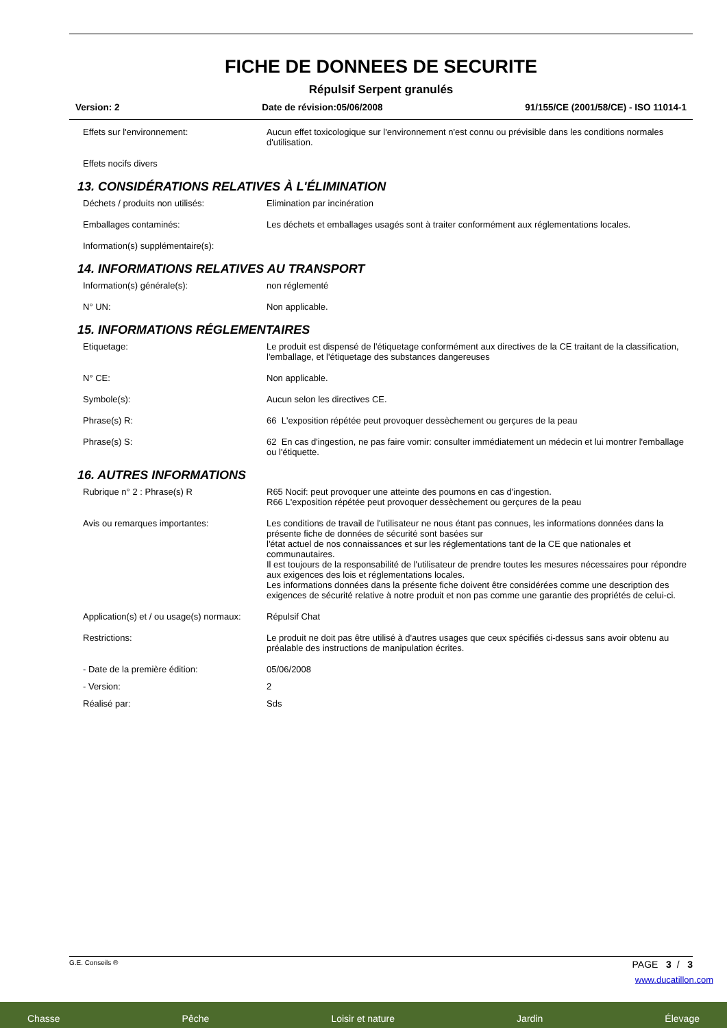FICHE DE DONNEES DE SECURITE
Répulsif Serpent granulés
Version: 2 Date de révision:05/06/2008 91/155/CE (2001/58/CE) - ISO 11014-1
Effets sur l'environnement: Aucun effet toxicologique sur l'environnement n'est connu ou prévisible dans les conditions normales d'utilisation.
Effets nocifs divers
13. CONSIDÉRATIONS RELATIVES À L'ÉLIMINATION
Déchets / produits non utilisés: Elimination par incinération
Emballages contaminés: Les déchets et emballages usagés sont à traiter conformément aux réglementations locales.
Information(s) supplémentaire(s):
14. INFORMATIONS RELATIVES AU TRANSPORT
Information(s) générale(s): non réglementé
N° UN: Non applicable.
15. INFORMATIONS RÉGLEMENTAIRES
Etiquetage: Le produit est dispensé de l'étiquetage conformément aux directives de la CE traitant de la classification, l'emballage, et l'étiquetage des substances dangereuses
N° CE: Non applicable.
Symbole(s): Aucun selon les directives CE.
Phrase(s) R: 66 L'exposition répétée peut provoquer dessèchement ou gerçures de la peau
Phrase(s) S: 62 En cas d'ingestion, ne pas faire vomir: consulter immédiatement un médecin et lui montrer l'emballage ou l'étiquette.
16. AUTRES INFORMATIONS
Rubrique n° 2 : Phrase(s) R R65 Nocif: peut provoquer une atteinte des poumons en cas d'ingestion.
R66 L'exposition répétée peut provoquer dessèchement ou gerçures de la peau
Avis ou remarques importantes: Les conditions de travail de l'utilisateur ne nous étant pas connues, les informations données dans la présente fiche de données de sécurité sont basées sur
l'état actuel de nos connaissances et sur les réglementations tant de la CE que nationales et communautaires.
Il est toujours de la responsabilité de l'utilisateur de prendre toutes les mesures nécessaires pour répondre aux exigences des lois et réglementations locales.
Les informations données dans la présente fiche doivent être considérées comme une description des exigences de sécurité relative à notre produit et non pas comme une garantie des propriétés de celui-ci.
Application(s) et / ou usage(s) normaux:
Répulsif Chat
Restrictions: Le produit ne doit pas être utilisé à d'autres usages que ceux spécifiés ci-dessus sans avoir obtenu au préalable des instructions de manipulation écrites.
- Date de la première édition: 05/06/2008
- Version: 2
Réalisé par: Sds
G.E. Conseils ® PAGE 3 / 3
www.ducatillon.com
Chasse Pêche Loisir et nature Jardin Élevage